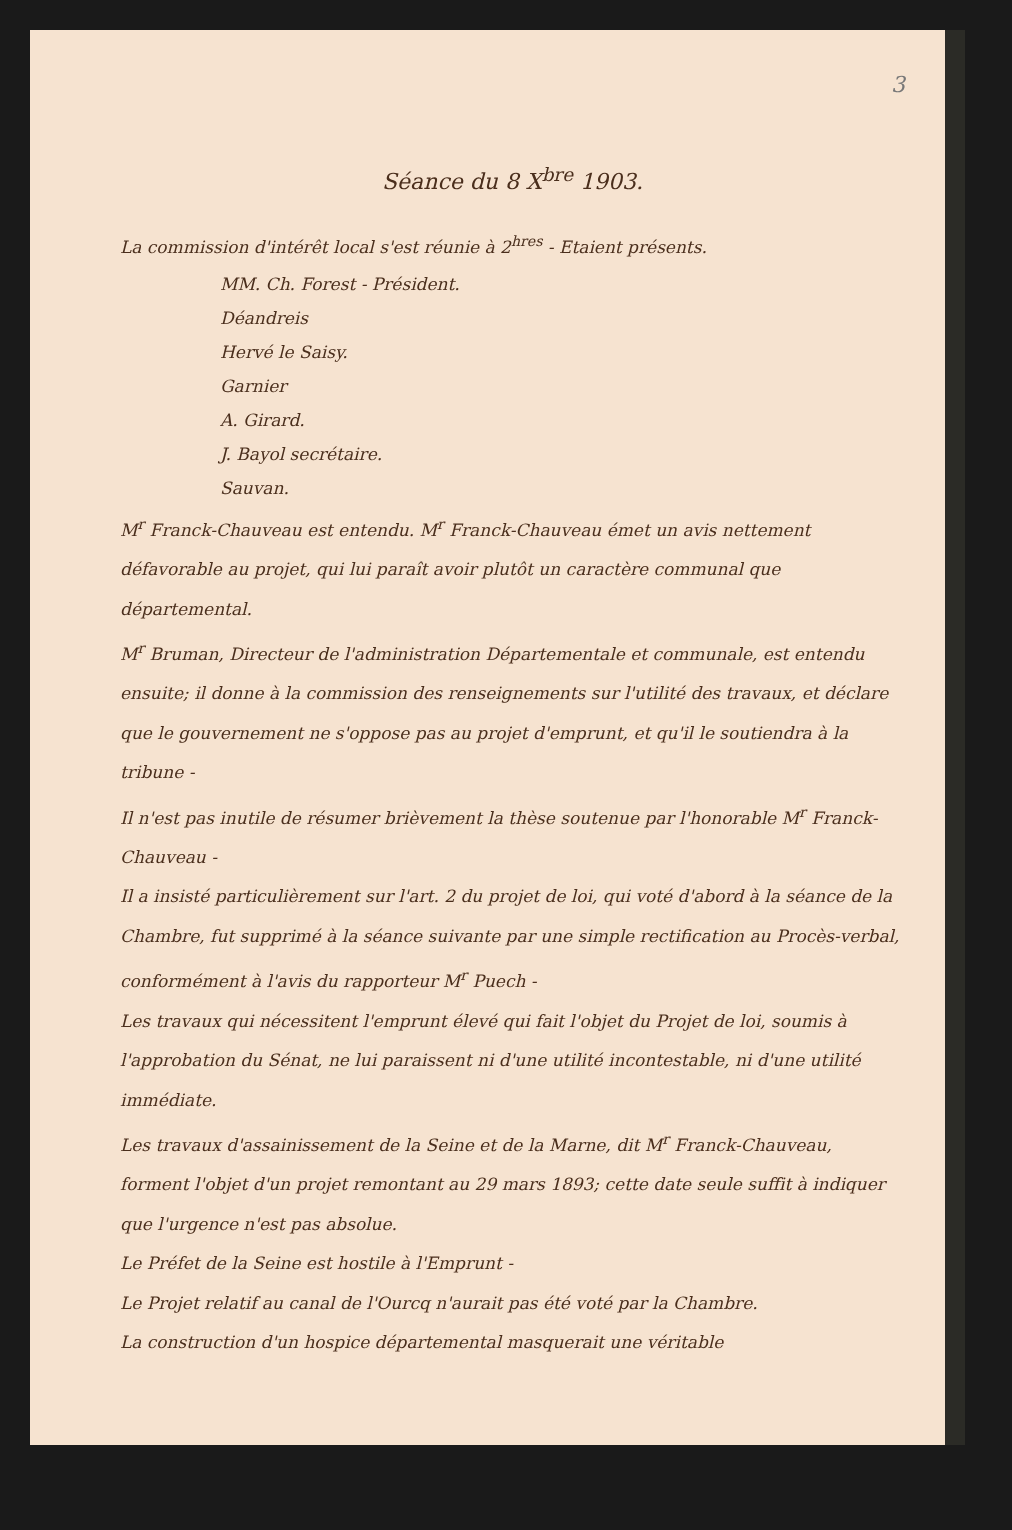3
Séance du 8 X<sup>bre</sup> 1903.
La commission d'intérêt local s'est réunie à 2<sup>hres</sup> - Etaient présents.
MM. Ch. Forest - Président.
Déandreis
Hervé le Saisy.
Garnier
A. Girard.
J. Bayol secrétaire.
Sauvan.
M<sup>r</sup> Franck-Chauveau est entendu. M<sup>r</sup> Franck-Chauveau émet un avis nettement défavorable au projet, qui lui paraît avoir plutôt un caractère communal que départemental.
M<sup>r</sup> Bruman, Directeur de l'administration Départementale et communale, est entendu ensuite; il donne à la commission des renseignements sur l'utilité des travaux, et déclare que le gouvernement ne s'oppose pas au projet d'emprunt, et qu'il le soutiendra à la tribune -
Il n'est pas inutile de résumer brièvement la thèse soutenue par l'honorable M<sup>r</sup> Franck-Chauveau -
Il a insisté particulièrement sur l'art. 2 du projet de loi, qui voté d'abord à la séance de la Chambre, fut supprimé à la séance suivante par une simple rectification au Procès-verbal, conformément à l'avis du rapporteur M<sup>r</sup> Puech -
Les travaux qui nécessitent l'emprunt élevé qui fait l'objet du Projet de loi, soumis à l'approbation du Sénat, ne lui paraissent ni d'une utilité incontestable, ni d'une utilité immédiate.
Les travaux d'assainissement de la Seine et de la Marne, dit M<sup>r</sup> Franck-Chauveau, forment l'objet d'un projet remontant au 29 mars 1893; cette date seule suffit à indiquer que l'urgence n'est pas absolue.
Le Préfet de la Seine est hostile à l'Emprunt -
Le Projet relatif au canal de l'Ourcq n'aurait pas été voté par la Chambre.
La construction d'un hospice départemental masquerait une véritable